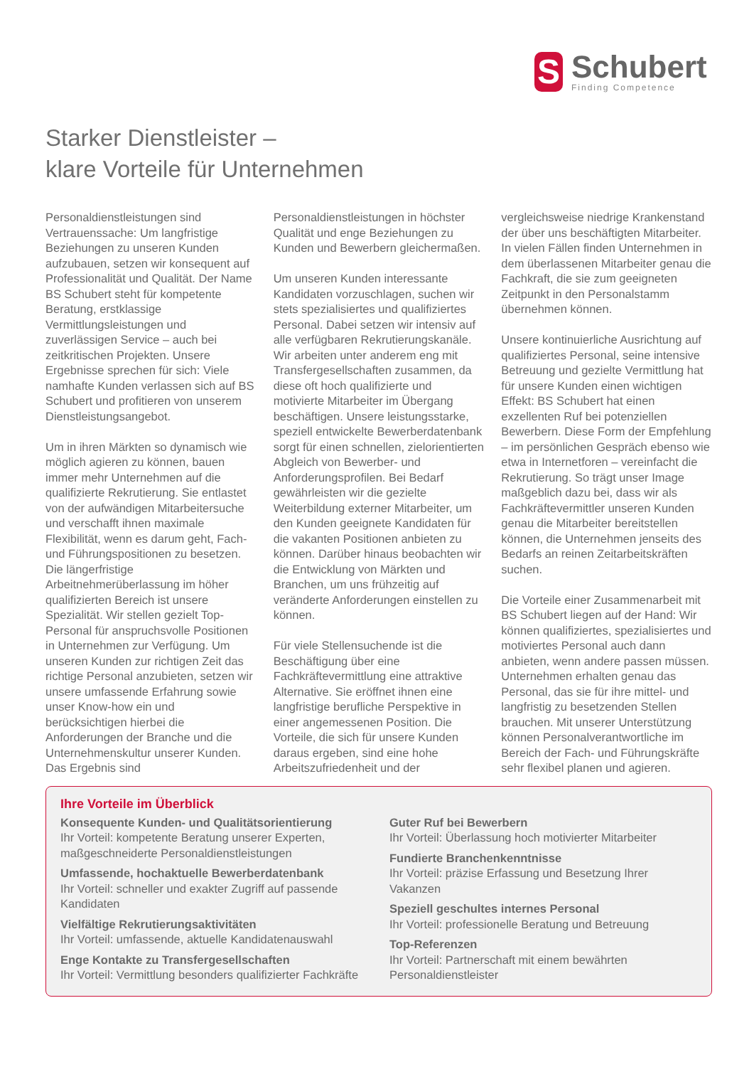S
Schubert
Finding Competence
Starker Dienstleister –
klare Vorteile für Unternehmen
Personaldienstleistungen sind Vertrauenssache: Um langfristige Beziehungen zu unseren Kunden aufzubauen, setzen wir konsequent auf Professionalität und Qualität. Der Name BS Schubert steht für kompetente Beratung, erstklassige Vermittlungsleistungen und zuverlässigen Service – auch bei zeitkritischen Projekten. Unsere Ergebnisse sprechen für sich: Viele namhafte Kunden verlassen sich auf BS Schubert und profitieren von unserem Dienstleistungsangebot.
Um in ihren Märkten so dynamisch wie möglich agieren zu können, bauen immer mehr Unternehmen auf die qualifizierte Rekrutierung. Sie entlastet von der aufwändigen Mitarbeitersuche und verschafft ihnen maximale Flexibilität, wenn es darum geht, Fach- und Führungspositionen zu besetzen. Die längerfristige Arbeitnehmerüberlassung im höher qualifizierten Bereich ist unsere Spezialität. Wir stellen gezielt Top-Personal für anspruchsvolle Positionen in Unternehmen zur Verfügung. Um unseren Kunden zur richtigen Zeit das richtige Personal anzubieten, setzen wir unsere umfassende Erfahrung sowie unser Know-how ein und berücksichtigen hierbei die Anforderungen der Branche und die Unternehmenskultur unserer Kunden. Das Ergebnis sind Personaldienstleistungen in höchster Qualität und enge Beziehungen zu Kunden und Bewerbern gleichermaßen.
Um unseren Kunden interessante Kandidaten vorzuschlagen, suchen wir stets spezialisiertes und qualifiziertes Personal. Dabei setzen wir intensiv auf alle verfügbaren Rekrutierungskanäle. Wir arbeiten unter anderem eng mit Transfergesellschaften zusammen, da diese oft hoch qualifizierte und motivierte Mitarbeiter im Übergang beschäftigen. Unsere leistungsstarke, speziell entwickelte Bewerberdatenbank sorgt für einen schnellen, zielorientierten Abgleich von Bewerber- und Anforderungsprofilen. Bei Bedarf gewährleisten wir die gezielte Weiterbildung externer Mitarbeiter, um den Kunden geeignete Kandidaten für die vakanten Positionen anbieten zu können. Darüber hinaus beobachten wir die Entwicklung von Märkten und Branchen, um uns frühzeitig auf veränderte Anforderungen einstellen zu können.
Für viele Stellensuchende ist die Beschäftigung über eine Fachkräftevermittlung eine attraktive Alternative. Sie eröffnet ihnen eine langfristige berufliche Perspektive in einer angemessenen Position. Die Vorteile, die sich für unsere Kunden daraus ergeben, sind eine hohe Arbeitszufriedenheit und der vergleichsweise niedrige Krankenstand der über uns beschäftigten Mitarbeiter. In vielen Fällen finden Unternehmen in dem überlassenen Mitarbeiter genau die Fachkraft, die sie zum geeigneten Zeitpunkt in den Personalstamm übernehmen können.
Unsere kontinuierliche Ausrichtung auf qualifiziertes Personal, seine intensive Betreuung und gezielte Vermittlung hat für unsere Kunden einen wichtigen Effekt: BS Schubert hat einen exzellenten Ruf bei potenziellen Bewerbern. Diese Form der Empfehlung – im persönlichen Gespräch ebenso wie etwa in Internetforen – vereinfacht die Rekrutierung. So trägt unser Image maßgeblich dazu bei, dass wir als Fachkräftevermittler unseren Kunden genau die Mitarbeiter bereitstellen können, die Unternehmen jenseits des Bedarfs an reinen Zeitarbeitskräften suchen.
Die Vorteile einer Zusammenarbeit mit BS Schubert liegen auf der Hand: Wir können qualifiziertes, spezialisiertes und motiviertes Personal auch dann anbieten, wenn andere passen müssen. Unternehmen erhalten genau das Personal, das sie für ihre mittel- und langfristig zu besetzenden Stellen brauchen. Mit unserer Unterstützung können Personalverantwortliche im Bereich der Fach- und Führungskräfte sehr flexibel planen und agieren.
Ihre Vorteile im Überblick
Konsequente Kunden- und Qualitätsorientierung
Ihr Vorteil: kompetente Beratung unserer Experten, maßgeschneiderte Personaldienstleistungen
Umfassende, hochaktuelle Bewerberdatenbank
Ihr Vorteil: schneller und exakter Zugriff auf passende Kandidaten
Vielfältige Rekrutierungsaktivitäten
Ihr Vorteil: umfassende, aktuelle Kandidatenauswahl
Enge Kontakte zu Transfergesellschaften
Ihr Vorteil: Vermittlung besonders qualifizierter Fachkräfte
Guter Ruf bei Bewerbern
Ihr Vorteil: Überlassung hoch motivierter Mitarbeiter
Fundierte Branchenkenntnisse
Ihr Vorteil: präzise Erfassung und Besetzung Ihrer Vakanzen
Speziell geschultes internes Personal
Ihr Vorteil: professionelle Beratung und Betreuung
Top-Referenzen
Ihr Vorteil: Partnerschaft mit einem bewährten Personaldienstleister